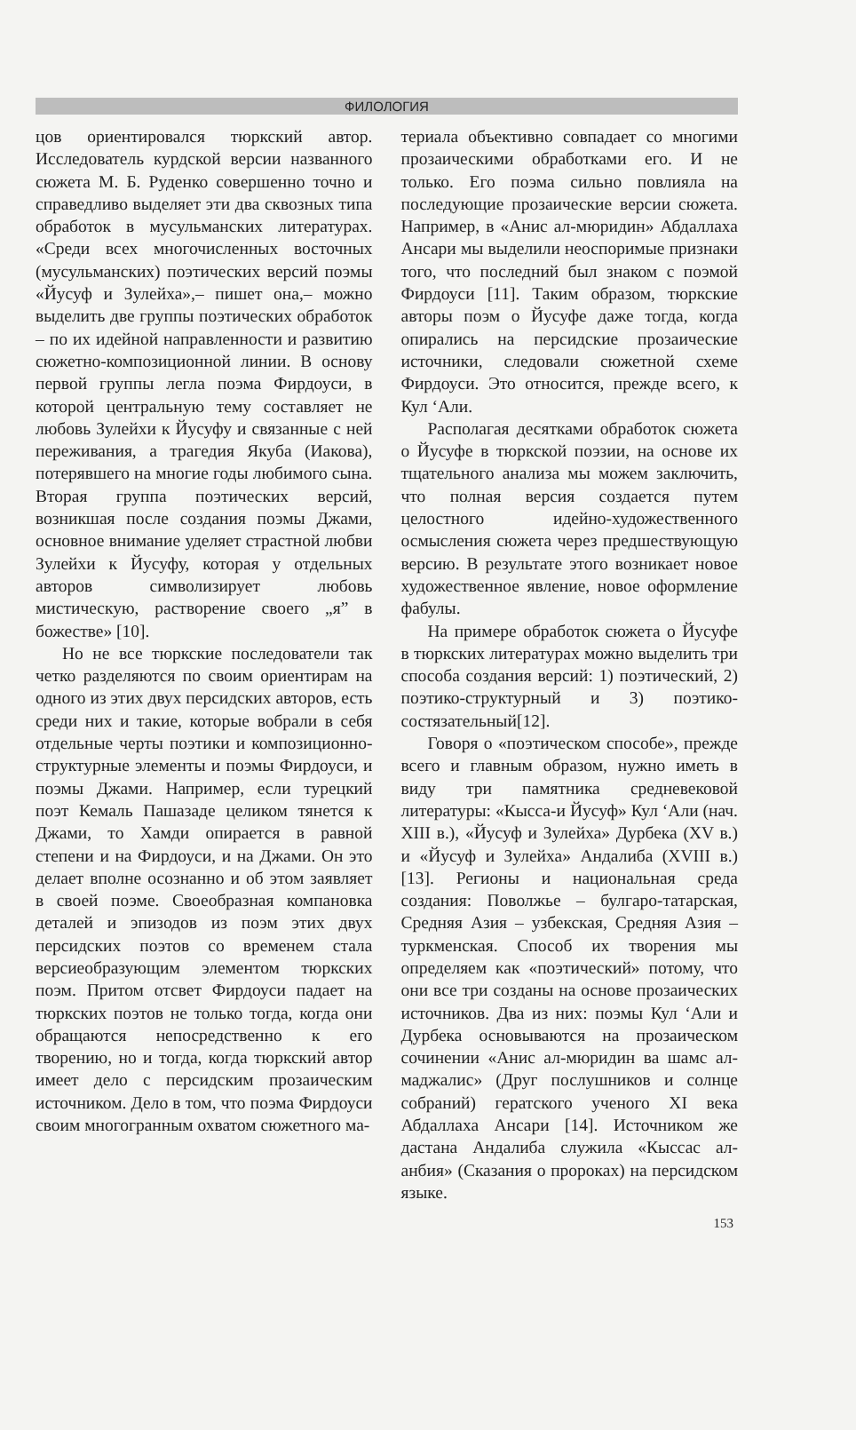ФИЛОЛОГИЯ
цов ориентировался тюркский автор. Исследователь курдской версии названного сюжета М. Б. Руденко совершенно точно и справедливо выделяет эти два сквозных типа обработок в мусульманских литературах. «Среди всех многочисленных восточных (мусульманских) поэтических версий поэмы «Йусуф и Зулейха»,– пишет она,– можно выделить две группы поэтических обработок – по их идейной направленности и развитию сюжетно-композиционной линии. В основу первой группы легла поэма Фирдоуси, в которой центральную тему составляет не любовь Зулейхи к Йусуфу и связанные с ней переживания, а трагедия Якуба (Иакова), потерявшего на многие годы любимого сына. Вторая группа поэтических версий, возникшая после создания поэмы Джами, основное внимание уделяет страстной любви Зулейхи к Йусуфу, которая у отдельных авторов символизирует любовь мистическую, растворение своего „я” в божестве» [10].
Но не все тюркские последователи так четко разделяются по своим ориентирам на одного из этих двух персидских авторов, есть среди них и такие, которые вобрали в себя отдельные черты поэтики и композиционно-структурные элементы и поэмы Фирдоуси, и поэмы Джами. Например, если турецкий поэт Кемаль Пашазаде целиком тянется к Джами, то Хамди опирается в равной степени и на Фирдоуси, и на Джами. Он это делает вполне осознанно и об этом заявляет в своей поэме. Своеобразная компановка деталей и эпизодов из поэм этих двух персидских поэтов со временем стала версиеобразующим элементом тюркских поэм. Притом отсвет Фирдоуси падает на тюркских поэтов не только тогда, когда они обращаются непосредственно к его творению, но и тогда, когда тюркский автор имеет дело с персидским прозаическим источником. Дело в том, что поэма Фирдоуси своим многогранным охватом сюжетного ма-
териала объективно совпадает со многими прозаическими обработками его. И не только. Его поэма сильно повлияла на последующие прозаические версии сюжета. Например, в «Анис ал-мюридин» Абдаллаха Ансари мы выделили неоспоримые признаки того, что последний был знаком с поэмой Фирдоуси [11]. Таким образом, тюркские авторы поэм о Йусуфе даже тогда, когда опирались на персидские прозаические источники, следовали сюжетной схеме Фирдоуси. Это относится, прежде всего, к Кул ‘Али.
Располагая десятками обработок сюжета о Йусуфе в тюркской поэзии, на основе их тщательного анализа мы можем заключить, что полная версия создается путем целостного идейно-художественного осмысления сюжета через предшествующую версию. В результате этого возникает новое художественное явление, новое оформление фабулы.
На примере обработок сюжета о Йусуфе в тюркских литературах можно выделить три способа создания версий: 1) поэтический, 2) поэтико-структурный и 3) поэтико-состязательный[12].
Говоря о «поэтическом способе», прежде всего и главным образом, нужно иметь в виду три памятника средневековой литературы: «Кысса-и Йусуф» Кул ‘Али (нач. XIII в.), «Йусуф и Зулейха» Дурбека (XV в.) и «Йусуф и Зулейха» Андалиба (XVIII в.)[13]. Регионы и национальная среда создания: Поволжье – булгаро-татарская, Средняя Азия – узбекская, Средняя Азия – туркменская. Способ их творения мы определяем как «поэтический» потому, что они все три созданы на основе прозаических источников. Два из них: поэмы Кул ‘Али и Дурбека основываются на прозаическом сочинении «Анис ал-мюридин ва шамс ал-маджалис» (Друг послушников и солнце собраний) гератского ученого XI века Абдаллаха Ансари [14]. Источником же дастана Андалиба служила «Кыссас ал-анбия» (Сказания о пророках) на персидском языке.
153